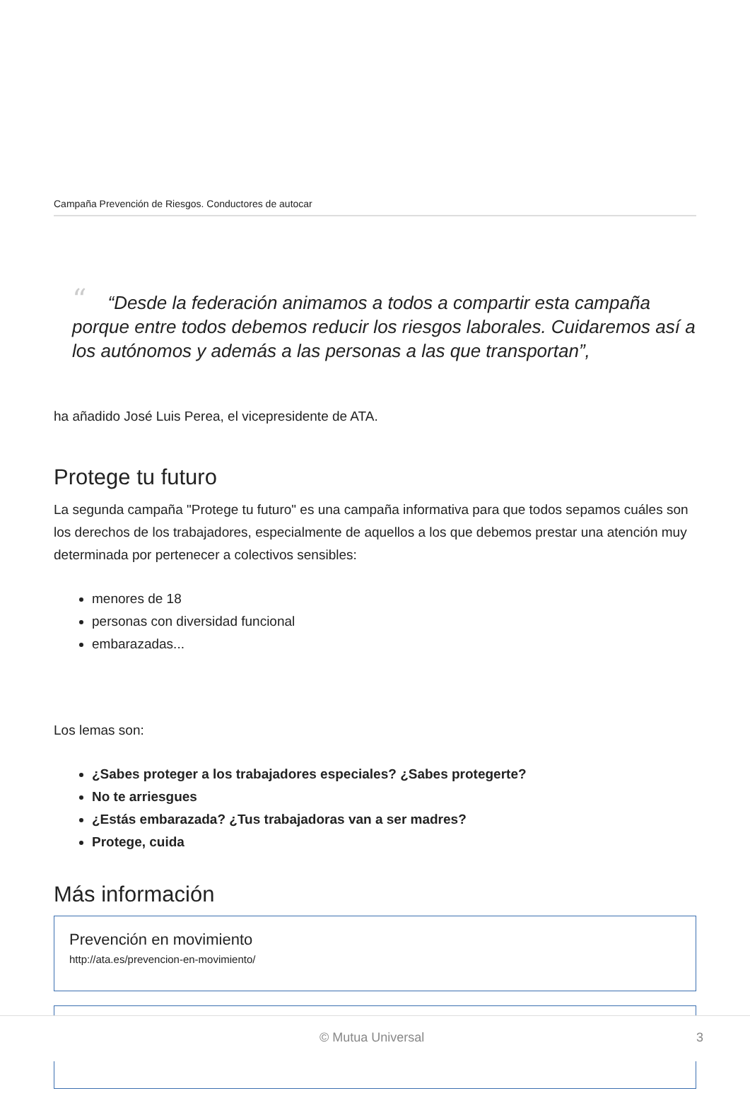Campaña Prevención de Riesgos. Conductores de autocar
““Desde la federación animamos a todos a compartir esta campaña porque entre todos debemos reducir los riesgos laborales. Cuidaremos así a los autónomos y además a las personas a las que transportan”,
ha añadido José Luis Perea, el vicepresidente de ATA.
Protege tu futuro
La segunda campaña "Protege tu futuro" es una campaña informativa para que todos sepamos cuáles son los derechos de los trabajadores, especialmente de aquellos a los que debemos prestar una atención muy determinada por pertenecer a colectivos sensibles:
menores de 18
personas con diversidad funcional
embarazadas...
Los lemas son:
¿Sabes proteger a los trabajadores especiales? ¿Sabes protegerte?
No te arriesgues
¿Estás embarazada? ¿Tus trabajadoras van a ser madres?
Protege, cuida
Más información
Prevención en movimiento
http://ata.es/prevencion-en-movimiento/
© Mutua Universal 3